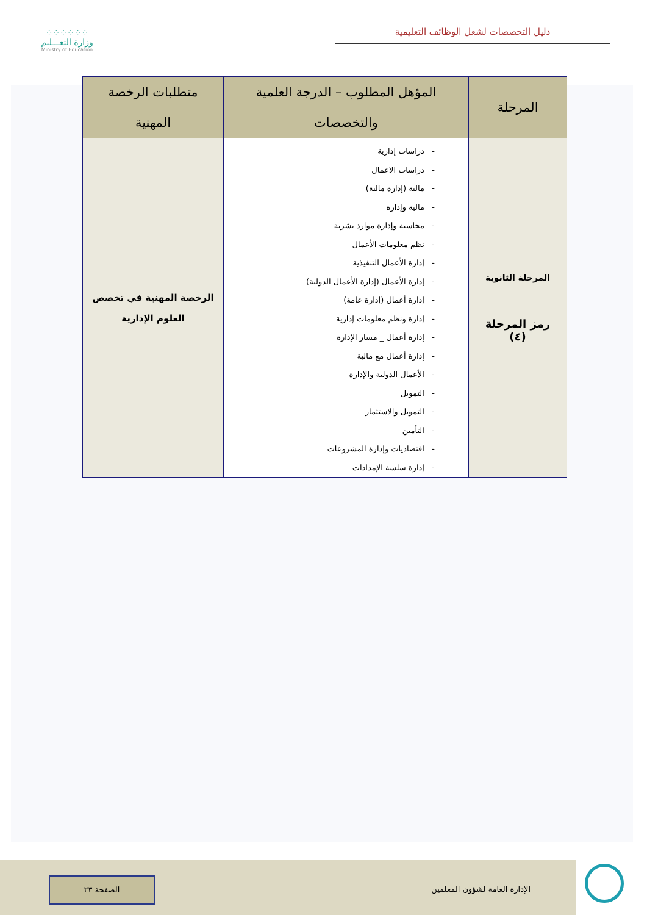⁘⁘⁘⁘⁘⁘
وزارة التعـــليم
Ministry of Education
دليل التخصصات لشغل الوظائف التعليمية
| المرحلة | المؤهل المطلوب – الدرجة العلمية والتخصصات | متطلبات الرخصة المهنية |
| --- | --- | --- |
| المرحلة الثانوية رمز المرحلة (٤) | - دراسات إدارية - دراسات الاعمال - مالية (إدارة مالية) - مالية وإدارة - محاسبة وإدارة موارد بشرية - نظم معلومات الأعمال - إدارة الأعمال التنفيذية - إدارة الأعمال (إدارة الأعمال الدولية) - إدارة أعمال (إدارة عامة) - إدارة ونظم معلومات إدارية - إدارة أعمال _ مسار الإدارة - إدارة أعمال مع مالية - الأعمال الدولية والإدارة - التمويل - التمويل والاستثمار - التأمين - اقتصاديات وإدارة المشروعات - إدارة سلسة الإمدادات | الرخصة المهنية في تخصص العلوم الإدارية |
الإدارة العامة لشؤون المعلمين
الصفحة ٢٣